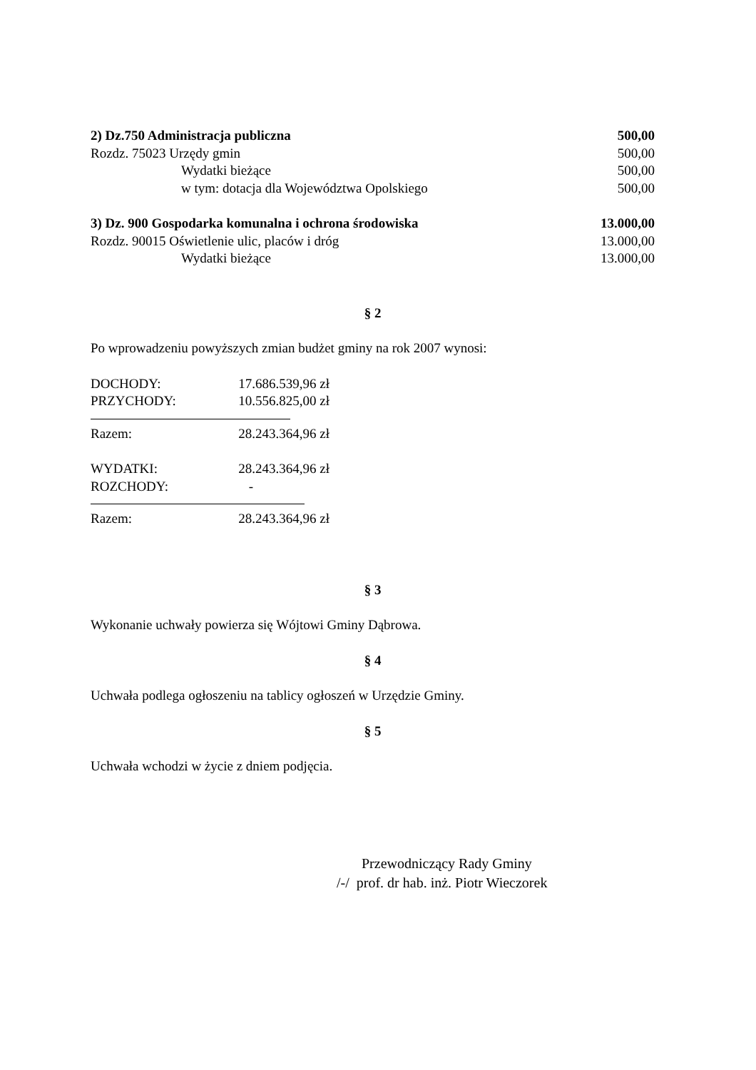2) Dz.750 Administracja publiczna 500,00
Rozdz. 75023 Urzędy gmin 500,00
Wydatki bieżące 500,00
w tym: dotacja dla Województwa Opolskiego 500,00
3) Dz. 900 Gospodarka komunalna i ochrona środowiska 13.000,00
Rozdz. 90015 Oświetlenie ulic, placów i dróg 13.000,00
Wydatki bieżące 13.000,00
§ 2
Po wprowadzeniu powyższych zmian budżet gminy na rok 2007 wynosi:
DOCHODY: 17.686.539,96 zł
PRZYCHODY: 10.556.825,00 zł
Razem: 28.243.364,96 zł
WYDATKI: 28.243.364,96 zł
ROZCHODY: -
Razem: 28.243.364,96 zł
§ 3
Wykonanie uchwały powierza się Wójtowi Gminy Dąbrowa.
§ 4
Uchwała podlega ogłoszeniu na tablicy ogłoszeń w Urzędzie Gminy.
§ 5
Uchwała wchodzi w życie z dniem podjęcia.
Przewodniczący Rady Gminy
/-/ prof. dr hab. inż. Piotr Wieczorek